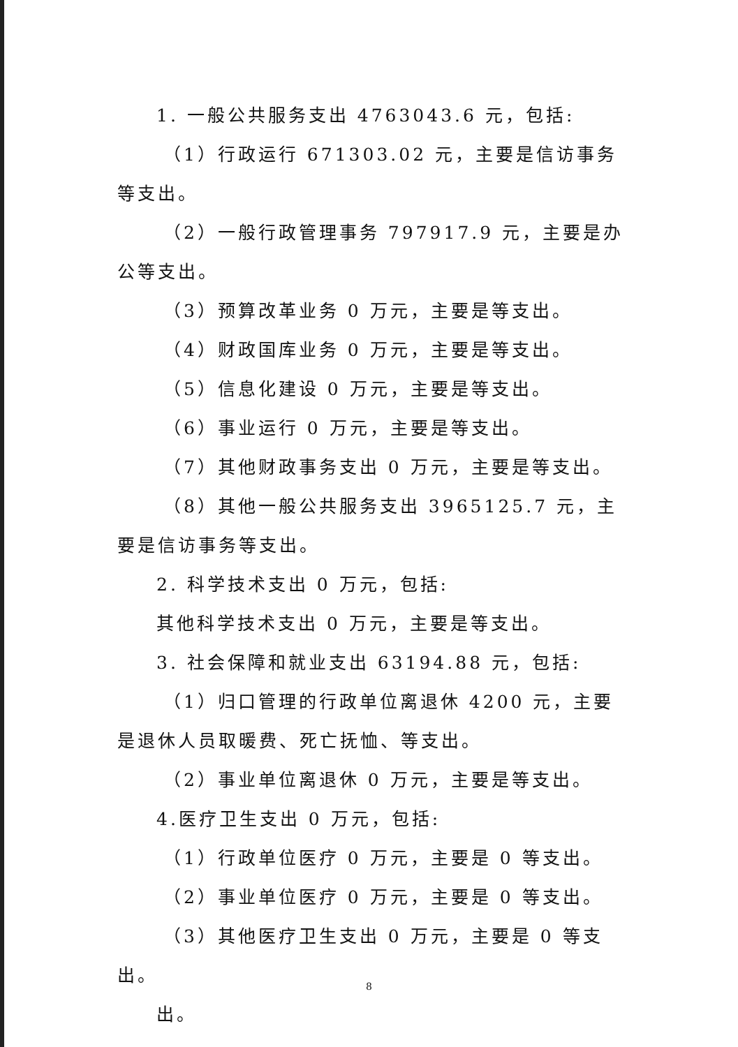1. 一般公共服务支出 4763043.6 元，包括:
（1）行政运行 671303.02 元，主要是信访事务等支出。
（2）一般行政管理事务 797917.9 元，主要是办公等支出。
（3）预算改革业务 0 万元，主要是等支出。
（4）财政国库业务 0 万元，主要是等支出。
（5）信息化建设 0 万元，主要是等支出。
（6）事业运行 0 万元，主要是等支出。
（7）其他财政事务支出 0 万元，主要是等支出。
（8）其他一般公共服务支出 3965125.7 元，主要是信访事务等支出。
2. 科学技术支出 0 万元，包括:
其他科学技术支出 0 万元，主要是等支出。
3. 社会保障和就业支出 63194.88 元，包括:
（1）归口管理的行政单位离退休 4200 元，主要是退休人员取暖费、死亡抚恤、等支出。
（2）事业单位离退休 0 万元，主要是等支出。
4.医疗卫生支出 0 万元，包括:
（1）行政单位医疗 0 万元，主要是 0 等支出。
（2）事业单位医疗 0 万元，主要是 0 等支出。
（3）其他医疗卫生支出 0 万元，主要是 0 等支出。
出。
8